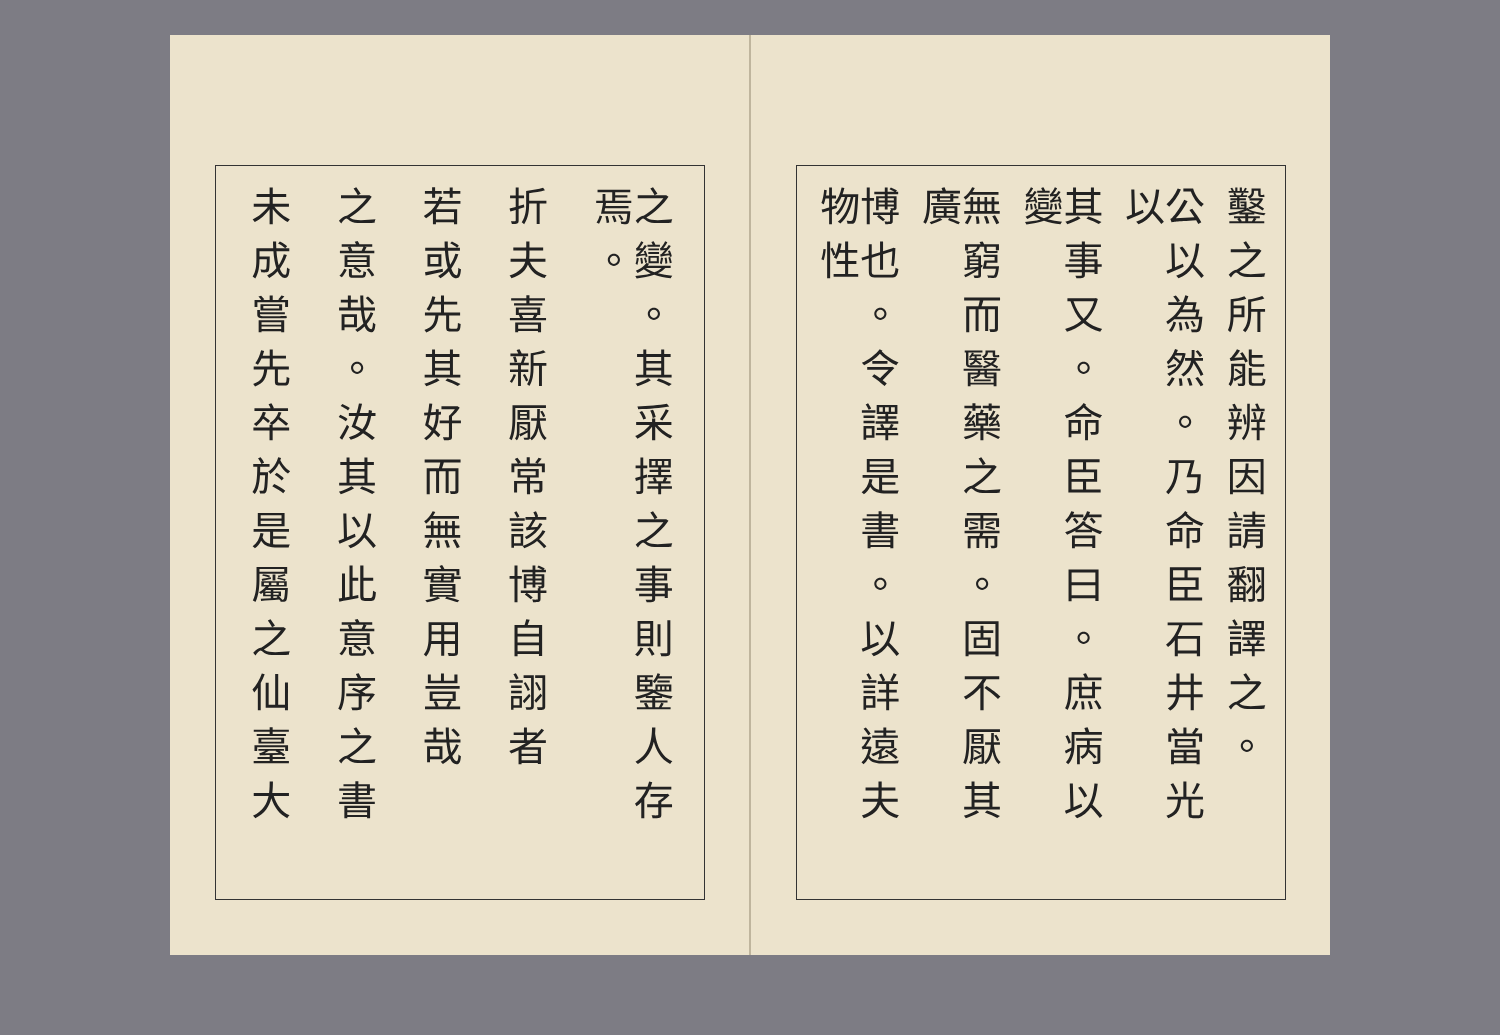之變。其采擇之事則鑒人存焉。
折夫喜新厭常該博自詡者
若或先其好而無實用豈哉
之意哉。汝其以此意序之書
未成嘗先卒於是屬之仙臺大
鑿之所能辨因請翻譯之。
公以為然。乃命臣石井當光以
其事又。命臣答曰。庶病以變
無窮而醫藥之需。固不厭其廣
博也。令譯是書。以詳遠夫物性